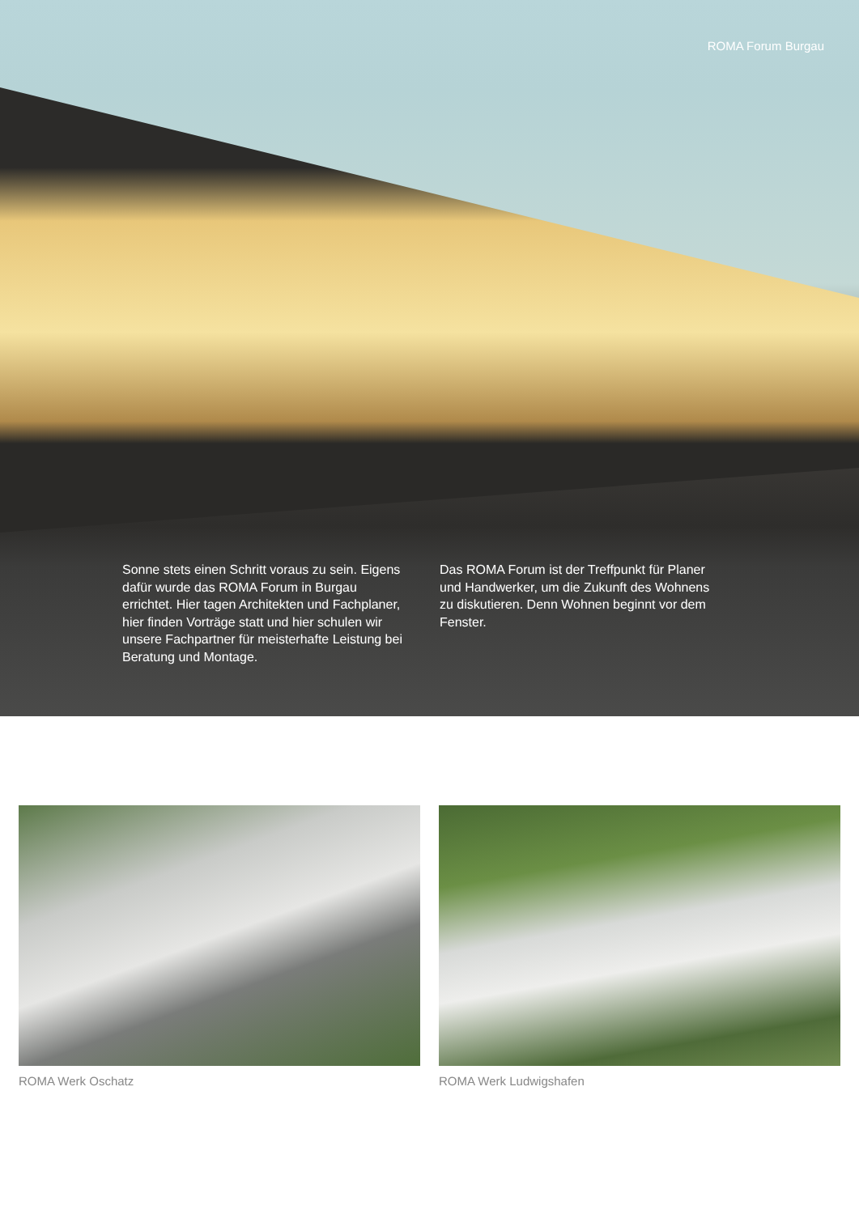ROMA Forum Burgau
Sonne stets einen Schritt voraus zu sein. Eigens dafür wurde das ROMA Forum in Burgau errichtet. Hier tagen Architekten und Fachplaner, hier finden Vorträge statt und hier schulen wir unsere Fachpartner für meis­terhafte Leistung bei Beratung und Montage.
Das ROMA Forum ist der Treffpunkt für Planer und Handwerker, um die Zukunft des Wohnens zu diskutieren. Denn Wohnen beginnt vor dem Fenster.
ROMA Werk Oschatz ROMA Werk Ludwigshafen